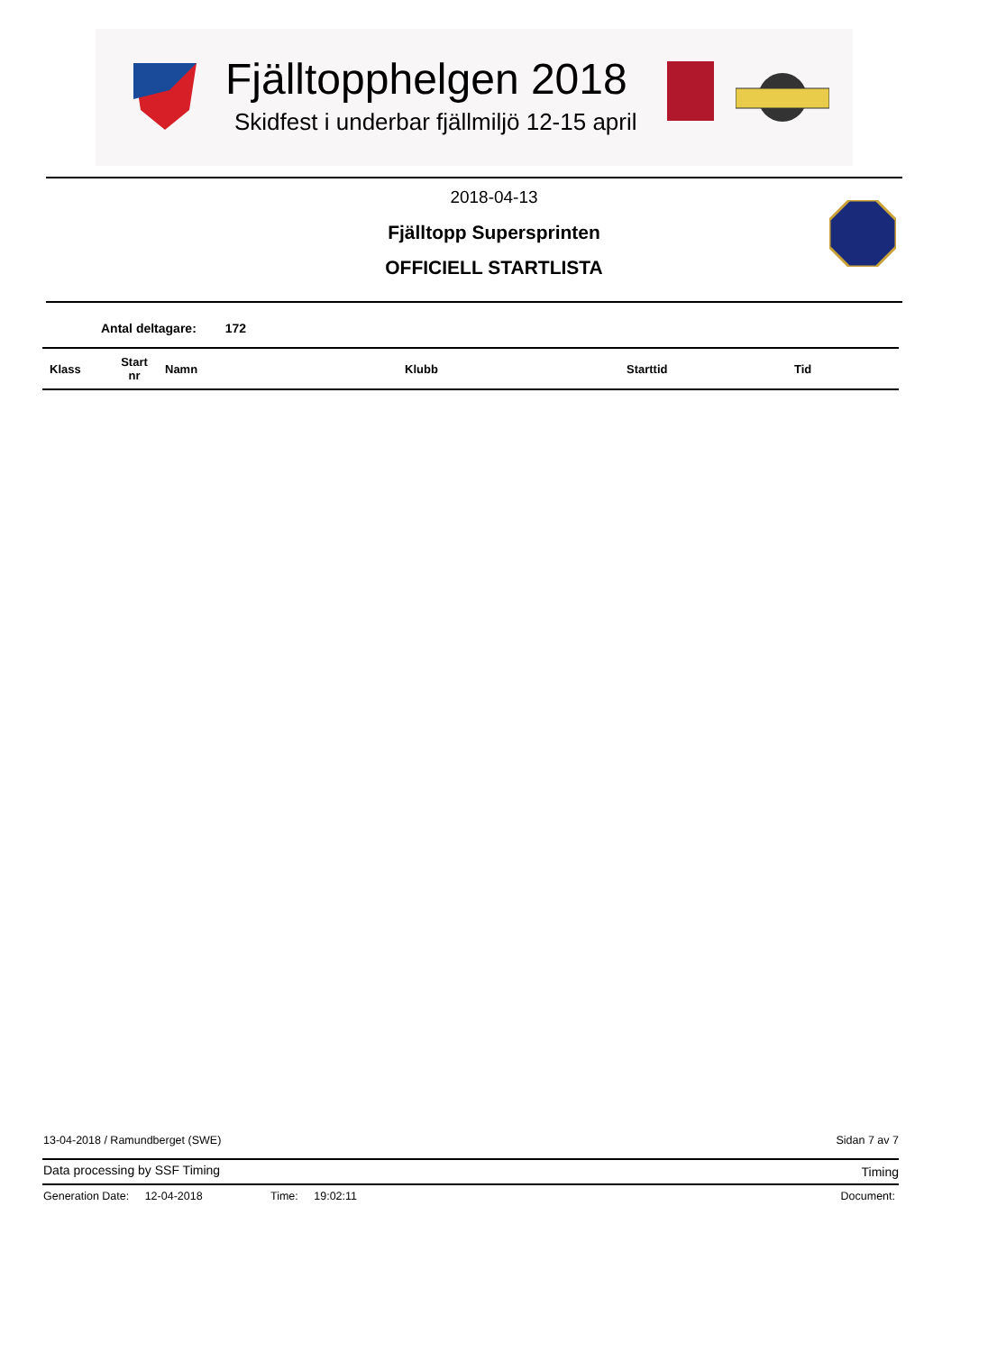Fjälltopphelgen 2018
Skidfest i underbar fjällmiljö 12-15 april
2018-04-13
Fjälltopp Supersprinten
OFFICIELL STARTLISTA
Antal deltagare: 172
| Klass | Start nr | Namn | Klubb | Starttid | Tid |
| --- | --- | --- | --- | --- | --- |
13-04-2018 / Ramundberget (SWE)
Sidan 7 av 7
Data processing by SSF Timing Timing
Generation Date: 12-04-2018 Time: 19:02:11 Document: